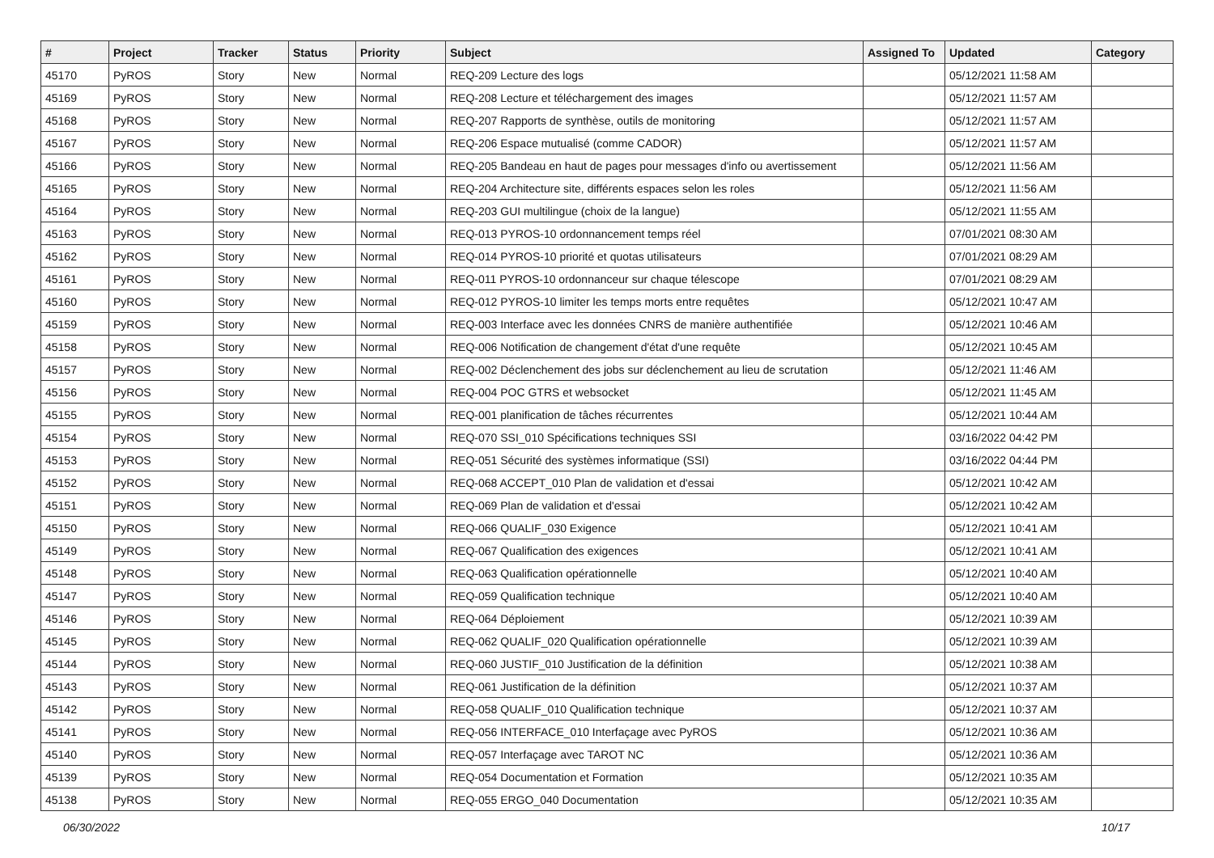| # | Project | Tracker | Status | Priority | Subject | Assigned To | Updated | Category |
| --- | --- | --- | --- | --- | --- | --- | --- | --- |
| 45170 | PyROS | Story | New | Normal | REQ-209 Lecture des logs | | 05/12/2021 11:58 AM | |
| 45169 | PyROS | Story | New | Normal | REQ-208 Lecture et téléchargement des images | | 05/12/2021 11:57 AM | |
| 45168 | PyROS | Story | New | Normal | REQ-207 Rapports de synthèse, outils de monitoring | | 05/12/2021 11:57 AM | |
| 45167 | PyROS | Story | New | Normal | REQ-206 Espace mutualisé (comme CADOR) | | 05/12/2021 11:57 AM | |
| 45166 | PyROS | Story | New | Normal | REQ-205 Bandeau en haut de pages pour messages d'info ou avertissement | | 05/12/2021 11:56 AM | |
| 45165 | PyROS | Story | New | Normal | REQ-204 Architecture site, différents espaces selon les roles | | 05/12/2021 11:56 AM | |
| 45164 | PyROS | Story | New | Normal | REQ-203 GUI multilingue (choix de la langue) | | 05/12/2021 11:55 AM | |
| 45163 | PyROS | Story | New | Normal | REQ-013 PYROS-10 ordonnancement temps réel | | 07/01/2021 08:30 AM | |
| 45162 | PyROS | Story | New | Normal | REQ-014 PYROS-10 priorité et quotas utilisateurs | | 07/01/2021 08:29 AM | |
| 45161 | PyROS | Story | New | Normal | REQ-011 PYROS-10 ordonnanceur sur chaque télescope | | 07/01/2021 08:29 AM | |
| 45160 | PyROS | Story | New | Normal | REQ-012 PYROS-10 limiter les temps morts entre requêtes | | 05/12/2021 10:47 AM | |
| 45159 | PyROS | Story | New | Normal | REQ-003 Interface avec les données CNRS de manière authentifiée | | 05/12/2021 10:46 AM | |
| 45158 | PyROS | Story | New | Normal | REQ-006 Notification de changement d'état d'une requête | | 05/12/2021 10:45 AM | |
| 45157 | PyROS | Story | New | Normal | REQ-002 Déclenchement des jobs sur déclenchement au lieu de scrutation | | 05/12/2021 11:46 AM | |
| 45156 | PyROS | Story | New | Normal | REQ-004 POC GTRS et websocket | | 05/12/2021 11:45 AM | |
| 45155 | PyROS | Story | New | Normal | REQ-001 planification de tâches récurrentes | | 05/12/2021 10:44 AM | |
| 45154 | PyROS | Story | New | Normal | REQ-070 SSI_010 Spécifications techniques SSI | | 03/16/2022 04:42 PM | |
| 45153 | PyROS | Story | New | Normal | REQ-051 Sécurité des systèmes informatique (SSI) | | 03/16/2022 04:44 PM | |
| 45152 | PyROS | Story | New | Normal | REQ-068 ACCEPT_010 Plan de validation et d'essai | | 05/12/2021 10:42 AM | |
| 45151 | PyROS | Story | New | Normal | REQ-069 Plan de validation et d'essai | | 05/12/2021 10:42 AM | |
| 45150 | PyROS | Story | New | Normal | REQ-066 QUALIF_030 Exigence | | 05/12/2021 10:41 AM | |
| 45149 | PyROS | Story | New | Normal | REQ-067 Qualification des exigences | | 05/12/2021 10:41 AM | |
| 45148 | PyROS | Story | New | Normal | REQ-063 Qualification opérationnelle | | 05/12/2021 10:40 AM | |
| 45147 | PyROS | Story | New | Normal | REQ-059 Qualification technique | | 05/12/2021 10:40 AM | |
| 45146 | PyROS | Story | New | Normal | REQ-064 Déploiement | | 05/12/2021 10:39 AM | |
| 45145 | PyROS | Story | New | Normal | REQ-062 QUALIF_020 Qualification opérationnelle | | 05/12/2021 10:39 AM | |
| 45144 | PyROS | Story | New | Normal | REQ-060 JUSTIF_010 Justification de la définition | | 05/12/2021 10:38 AM | |
| 45143 | PyROS | Story | New | Normal | REQ-061 Justification de la définition | | 05/12/2021 10:37 AM | |
| 45142 | PyROS | Story | New | Normal | REQ-058 QUALIF_010 Qualification technique | | 05/12/2021 10:37 AM | |
| 45141 | PyROS | Story | New | Normal | REQ-056 INTERFACE_010 Interfaçage avec PyROS | | 05/12/2021 10:36 AM | |
| 45140 | PyROS | Story | New | Normal | REQ-057 Interfaçage avec TAROT NC | | 05/12/2021 10:36 AM | |
| 45139 | PyROS | Story | New | Normal | REQ-054 Documentation et Formation | | 05/12/2021 10:35 AM | |
| 45138 | PyROS | Story | New | Normal | REQ-055 ERGO_040 Documentation | | 05/12/2021 10:35 AM | |
06/30/2022 10/17